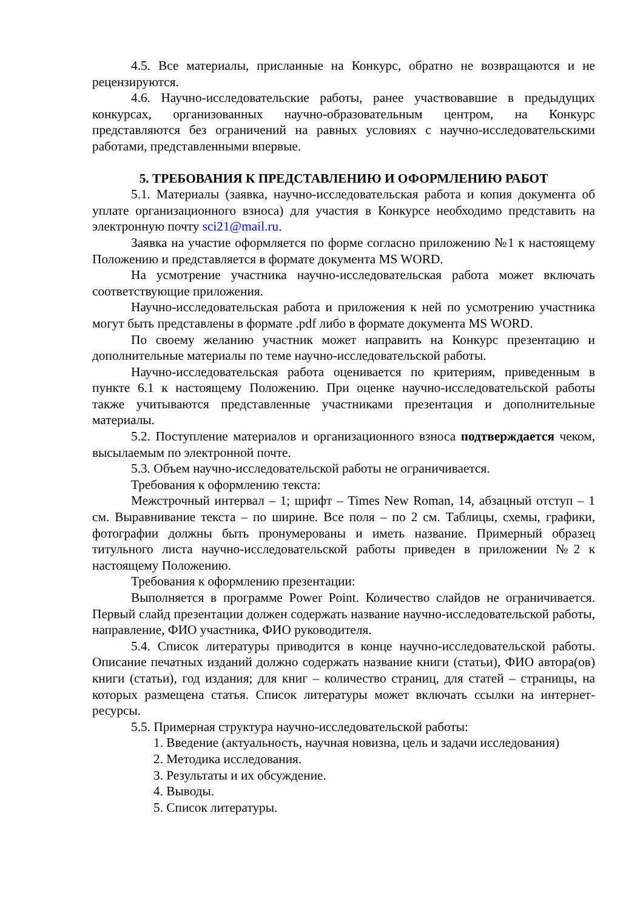4.5. Все материалы, присланные на Конкурс, обратно не возвращаются и не рецензируются.
4.6. Научно-исследовательские работы, ранее участвовавшие в предыдущих конкурсах, организованных научно-образовательным центром, на Конкурс представляются без ограничений на равных условиях с научно-исследовательскими работами, представленными впервые.
5. ТРЕБОВАНИЯ К ПРЕДСТАВЛЕНИЮ И ОФОРМЛЕНИЮ РАБОТ
5.1. Материалы (заявка, научно-исследовательская работа и копия документа об уплате организационного взноса) для участия в Конкурсе необходимо представить на электронную почту sci21@mail.ru.
Заявка на участие оформляется по форме согласно приложению №1 к настоящему Положению и представляется в формате документа MS WORD.
На усмотрение участника научно-исследовательская работа может включать соответствующие приложения.
Научно-исследовательская работа и приложения к ней по усмотрению участника могут быть представлены в формате .pdf либо в формате документа MS WORD.
По своему желанию участник может направить на Конкурс презентацию и дополнительные материалы по теме научно-исследовательской работы.
Научно-исследовательская работа оценивается по критериям, приведенным в пункте 6.1 к настоящему Положению. При оценке научно-исследовательской работы также учитываются представленные участниками презентация и дополнительные материалы.
5.2. Поступление материалов и организационного взноса подтверждается чеком, высылаемым по электронной почте.
5.3. Объем научно-исследовательской работы не ограничивается.
Требования к оформлению текста:
Межстрочный интервал – 1; шрифт – Times New Roman, 14, абзацный отступ – 1 см. Выравнивание текста – по ширине. Все поля – по 2 см. Таблицы, схемы, графики, фотографии должны быть пронумерованы и иметь название. Примерный образец титульного листа научно-исследовательской работы приведен в приложении №2 к настоящему Положению.
Требования к оформлению презентации:
Выполняется в программе Power Point. Количество слайдов не ограничивается. Первый слайд презентации должен содержать название научно-исследовательской работы, направление, ФИО участника, ФИО руководителя.
5.4. Список литературы приводится в конце научно-исследовательской работы. Описание печатных изданий должно содержать название книги (статьи), ФИО автора(ов) книги (статьи), год издания; для книг – количество страниц, для статей – страницы, на которых размещена статья. Список литературы может включать ссылки на интернет-ресурсы.
5.5. Примерная структура научно-исследовательской работы:
1. Введение (актуальность, научная новизна, цель и задачи исследования)
2. Методика исследования.
3. Результаты и их обсуждение.
4. Выводы.
5. Список литературы.